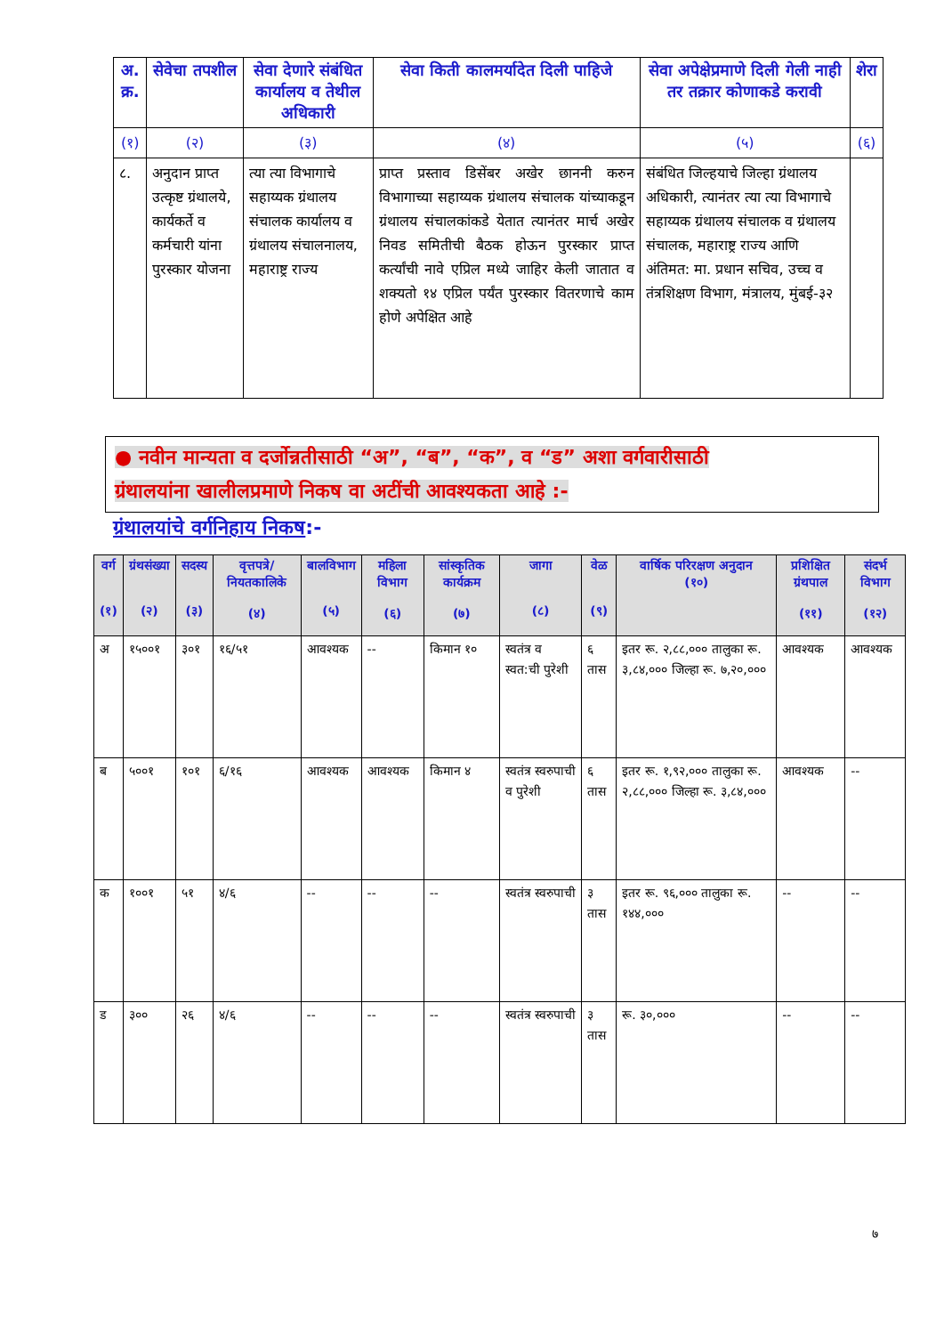| अ. क्र. | सेवेचा तपशील | सेवा देणारे संबंधित कार्यालय व तेथील अधिकारी | सेवा किती कालमर्यादेत दिली पाहिजे | सेवा अपेक्षेप्रमाणे दिली गेली नाही तर तक्रार कोणाकडे करावी | शेरा |
| --- | --- | --- | --- | --- | --- |
| (१) | (२) | (३) | (४) | (५) | (६) |
| ८. | अनुदान प्राप्त उत्कृष्ट ग्रंथालये, कार्यकर्ते व कर्मचारी यांना पुरस्कार योजना | त्या त्या विभागाचे सहाय्यक ग्रंथालय संचालक कार्यालय व ग्रंथालय संचालनालय, महाराष्ट्र राज्य | प्राप्त प्रस्ताव डिसेंबर अखेर छाननी करुन विभागाच्या सहाय्यक ग्रंथालय संचालक यांच्याकडून ग्रंथालय संचालकांकडे येतात त्यानंतर मार्च अखेर निवड समितीची बैठक होऊन पुरस्कार प्राप्त कर्त्यांची नावे एप्रिल मध्ये जाहिर केली जातात व शक्यतो १४ एप्रिल पर्यंत पुरस्कार वितरणाचे काम होणे अपेक्षित आहे | संबंधित जिल्हयाचे जिल्हा ग्रंथालय अधिकारी, त्यानंतर त्या त्या विभागाचे सहाय्यक ग्रंथालय संचालक व ग्रंथालय संचालक, महाराष्ट्र राज्य आणि अंतिमत: मा. प्रधान सचिव, उच्च व तंत्रशिक्षण विभाग, मंत्रालय, मुंबई-३२ | |
● नवीन मान्यता व दर्जोन्नतीसाठी “अ”, “ब”, “क”, व “ड” अशा वर्गवारीसाठी
ग्रंथालयांना खालीलप्रमाणे निकष वा अटींची आवश्यकता आहे :-
ग्रंथालयांचे वर्गनिहाय निकष:-
| वर्ग (१) | ग्रंथसंख्या (२) | सदस्य (३) | वृत्तपत्रे/ नियतकालिके (४) | बालविभाग (५) | महिला विभाग (६) | सांस्कृतिक कार्यक्रम (७) | जागा (८) | वेळ (९) | वार्षिक परिरक्षण अनुदान (१०) | प्रशिक्षित ग्रंथपाल (११) | संदर्भ विभाग (१२) |
| --- | --- | --- | --- | --- | --- | --- | --- | --- | --- | --- | --- |
| अ | १५००१ | ३०१ | १६/५१ | आवश्यक | -- | किमान १० | स्वतंत्र व स्वत:ची पुरेशी | ६ तास | इतर रू. २,८८,००० तालुका रू. ३,८४,००० जिल्हा रू. ७,२०,००० | आवश्यक | आवश्यक |
| ब | ५००१ | १०१ | ६/१६ | आवश्यक | आवश्यक | किमान ४ | स्वतंत्र स्वरुपाची व पुरेशी | ६ तास | इतर रू. १,९२,००० तालुका रू. २,८८,००० जिल्हा रू. ३,८४,००० | आवश्यक | -- |
| क | १००१ | ५१ | ४/६ | -- | -- | -- | स्वतंत्र स्वरुपाची | ३ तास | इतर रू. ९६,००० तालुका रू. १४४,००० | -- | -- |
| ड | ३०० | २६ | ४/६ | -- | -- | -- | स्वतंत्र स्वरुपाची | ३ तास | रू. ३०,००० | -- | -- |
७